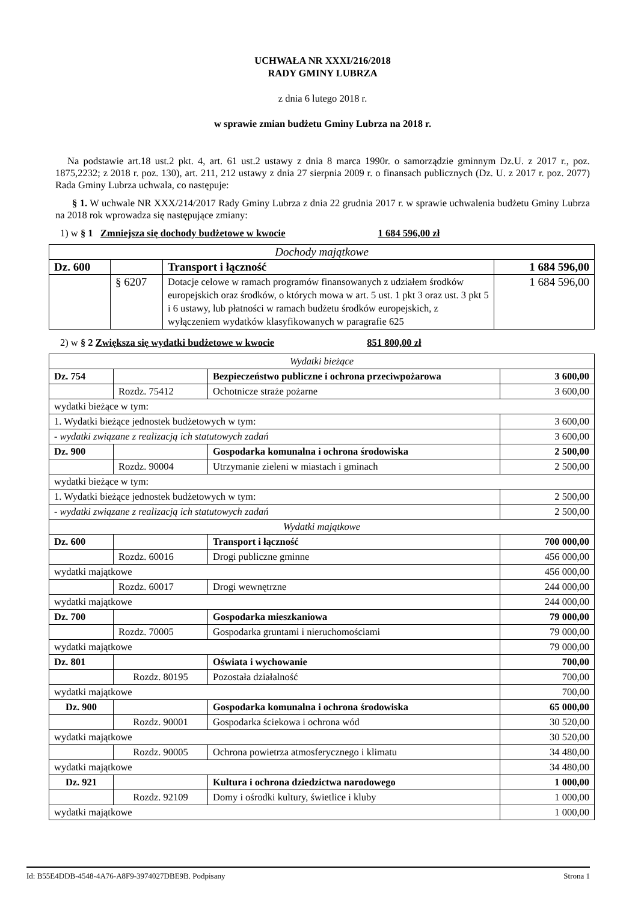UCHWAŁA NR XXXI/216/2018
RADY GMINY LUBRZA
z dnia 6 lutego 2018 r.
w sprawie zmian budżetu Gminy Lubrza na 2018 r.
Na podstawie art.18 ust.2 pkt. 4, art. 61 ust.2 ustawy z dnia 8 marca 1990r. o samorządzie gminnym Dz.U. z 2017 r., poz. 1875,2232; z 2018 r. poz. 130), art. 211, 212 ustawy z dnia 27 sierpnia 2009 r. o finansach publicznych (Dz. U. z 2017 r. poz. 2077) Rada Gminy Lubrza uchwala, co następuje:
§ 1. W uchwale NR XXX/214/2017 Rady Gminy Lubrza z dnia 22 grudnia 2017 r. w sprawie uchwalenia budżetu Gminy Lubrza na 2018 rok wprowadza się następujące zmiany:
1) w § 1 Zmniejsza się dochody budżetowe w kwocie 1 684 596,00 zł
| Dochody majątkowe | | | |
| Dz. 600 | | Transport i łączność | 1 684 596,00 |
| | § 6207 | Dotacje celowe w ramach programów finansowanych z udziałem środków europejskich oraz środków, o których mowa w art. 5 ust. 1 pkt 3 oraz ust. 3 pkt 5 i 6 ustawy, lub płatności w ramach budżetu środków europejskich, z wyłączeniem wydatków klasyfikowanych w paragrafie 625 | 1 684 596,00 |
2) w § 2 Zwiększa się wydatki budżetowe w kwocie 851 800,00 zł
| Wydatki bieżące | | | |
| Dz. 754 | | Bezpieczeństwo publiczne i ochrona przeciwpożarowa | 3 600,00 |
| | Rozdz. 75412 | Ochotnicze straże pożarne | 3 600,00 |
| wydatki bieżące w tym: | | | |
| 1. Wydatki bieżące jednostek budżetowych w tym: | | | 3 600,00 |
| - wydatki związane z realizacją ich statutowych zadań | | | 3 600,00 |
| Dz. 900 | | Gospodarka komunalna i ochrona środowiska | 2 500,00 |
| | Rozdz. 90004 | Utrzymanie zieleni w miastach i gminach | 2 500,00 |
| wydatki bieżące w tym: | | | |
| 1. Wydatki bieżące jednostek budżetowych w tym: | | | 2 500,00 |
| - wydatki związane z realizacją ich statutowych zadań | | | 2 500,00 |
| Wydatki majątkowe | | | |
| Dz. 600 | | Transport i łączność | 700 000,00 |
| | Rozdz. 60016 | Drogi publiczne gminne | 456 000,00 |
| wydatki majątkowe | | | 456 000,00 |
| | Rozdz. 60017 | Drogi wewnętrzne | 244 000,00 |
| wydatki majątkowe | | | 244 000,00 |
| Dz. 700 | | Gospodarka mieszkaniowa | 79 000,00 |
| | Rozdz. 70005 | Gospodarka gruntami i nieruchomościami | 79 000,00 |
| wydatki majątkowe | | | 79 000,00 |
| Dz. 801 | | Oświata i wychowanie | 700,00 |
| | Rozdz. 80195 | Pozostała działalność | 700,00 |
| wydatki majątkowe | | | 700,00 |
| Dz. 900 | | Gospodarka komunalna i ochrona środowiska | 65 000,00 |
| | Rozdz. 90001 | Gospodarka ściekowa i ochrona wód | 30 520,00 |
| wydatki majątkowe | | | 30 520,00 |
| | Rozdz. 90005 | Ochrona powietrza atmosferycznego i klimatu | 34 480,00 |
| wydatki majątkowe | | | 34 480,00 |
| Dz. 921 | | Kultura i ochrona dziedzictwa narodowego | 1 000,00 |
| | Rozdz. 92109 | Domy i ośrodki kultury, świetlice i kluby | 1 000,00 |
| wydatki majątkowe | | | 1 000,00 |
Id: B55E4DDB-4548-4A76-A8F9-3974027DBE9B. Podpisany Strona 1